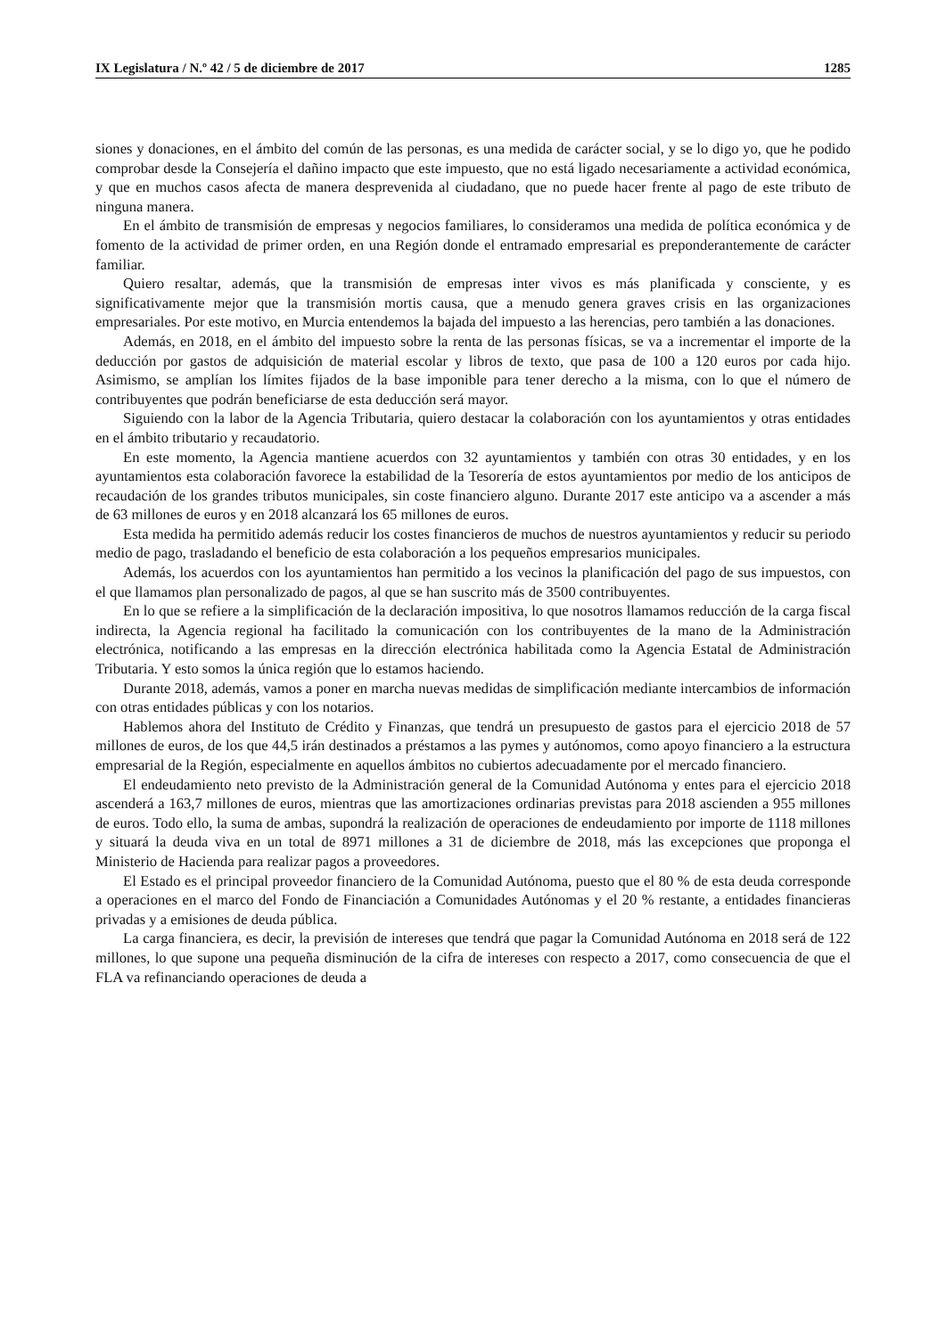IX Legislatura / N.º 42 / 5 de diciembre de 2017 1285
siones y donaciones, en el ámbito del común de las personas, es una medida de carácter social, y se lo digo yo, que he podido comprobar desde la Consejería el dañino impacto que este impuesto, que no está ligado necesariamente a actividad económica, y que en muchos casos afecta de manera desprevenida al ciudadano, que no puede hacer frente al pago de este tributo de ninguna manera.
En el ámbito de transmisión de empresas y negocios familiares, lo consideramos una medida de política económica y de fomento de la actividad de primer orden, en una Región donde el entramado empresarial es preponderantemente de carácter familiar.
Quiero resaltar, además, que la transmisión de empresas inter vivos es más planificada y consciente, y es significativamente mejor que la transmisión mortis causa, que a menudo genera graves crisis en las organizaciones empresariales. Por este motivo, en Murcia entendemos la bajada del impuesto a las herencias, pero también a las donaciones.
Además, en 2018, en el ámbito del impuesto sobre la renta de las personas físicas, se va a incrementar el importe de la deducción por gastos de adquisición de material escolar y libros de texto, que pasa de 100 a 120 euros por cada hijo. Asimismo, se amplían los límites fijados de la base imponible para tener derecho a la misma, con lo que el número de contribuyentes que podrán beneficiarse de esta deducción será mayor.
Siguiendo con la labor de la Agencia Tributaria, quiero destacar la colaboración con los ayuntamientos y otras entidades en el ámbito tributario y recaudatorio.
En este momento, la Agencia mantiene acuerdos con 32 ayuntamientos y también con otras 30 entidades, y en los ayuntamientos esta colaboración favorece la estabilidad de la Tesorería de estos ayuntamientos por medio de los anticipos de recaudación de los grandes tributos municipales, sin coste financiero alguno. Durante 2017 este anticipo va a ascender a más de 63 millones de euros y en 2018 alcanzará los 65 millones de euros.
Esta medida ha permitido además reducir los costes financieros de muchos de nuestros ayuntamientos y reducir su periodo medio de pago, trasladando el beneficio de esta colaboración a los pequeños empresarios municipales.
Además, los acuerdos con los ayuntamientos han permitido a los vecinos la planificación del pago de sus impuestos, con el que llamamos plan personalizado de pagos, al que se han suscrito más de 3500 contribuyentes.
En lo que se refiere a la simplificación de la declaración impositiva, lo que nosotros llamamos reducción de la carga fiscal indirecta, la Agencia regional ha facilitado la comunicación con los contribuyentes de la mano de la Administración electrónica, notificando a las empresas en la dirección electrónica habilitada como la Agencia Estatal de Administración Tributaria. Y esto somos la única región que lo estamos haciendo.
Durante 2018, además, vamos a poner en marcha nuevas medidas de simplificación mediante intercambios de información con otras entidades públicas y con los notarios.
Hablemos ahora del Instituto de Crédito y Finanzas, que tendrá un presupuesto de gastos para el ejercicio 2018 de 57 millones de euros, de los que 44,5 irán destinados a préstamos a las pymes y autónomos, como apoyo financiero a la estructura empresarial de la Región, especialmente en aquellos ámbitos no cubiertos adecuadamente por el mercado financiero.
El endeudamiento neto previsto de la Administración general de la Comunidad Autónoma y entes para el ejercicio 2018 ascenderá a 163,7 millones de euros, mientras que las amortizaciones ordinarias previstas para 2018 ascienden a 955 millones de euros. Todo ello, la suma de ambas, supondrá la realización de operaciones de endeudamiento por importe de 1118 millones y situará la deuda viva en un total de 8971 millones a 31 de diciembre de 2018, más las excepciones que proponga el Ministerio de Hacienda para realizar pagos a proveedores.
El Estado es el principal proveedor financiero de la Comunidad Autónoma, puesto que el 80 % de esta deuda corresponde a operaciones en el marco del Fondo de Financiación a Comunidades Autónomas y el 20 % restante, a entidades financieras privadas y a emisiones de deuda pública.
La carga financiera, es decir, la previsión de intereses que tendrá que pagar la Comunidad Autónoma en 2018 será de 122 millones, lo que supone una pequeña disminución de la cifra de intereses con respecto a 2017, como consecuencia de que el FLA va refinanciando operaciones de deuda a